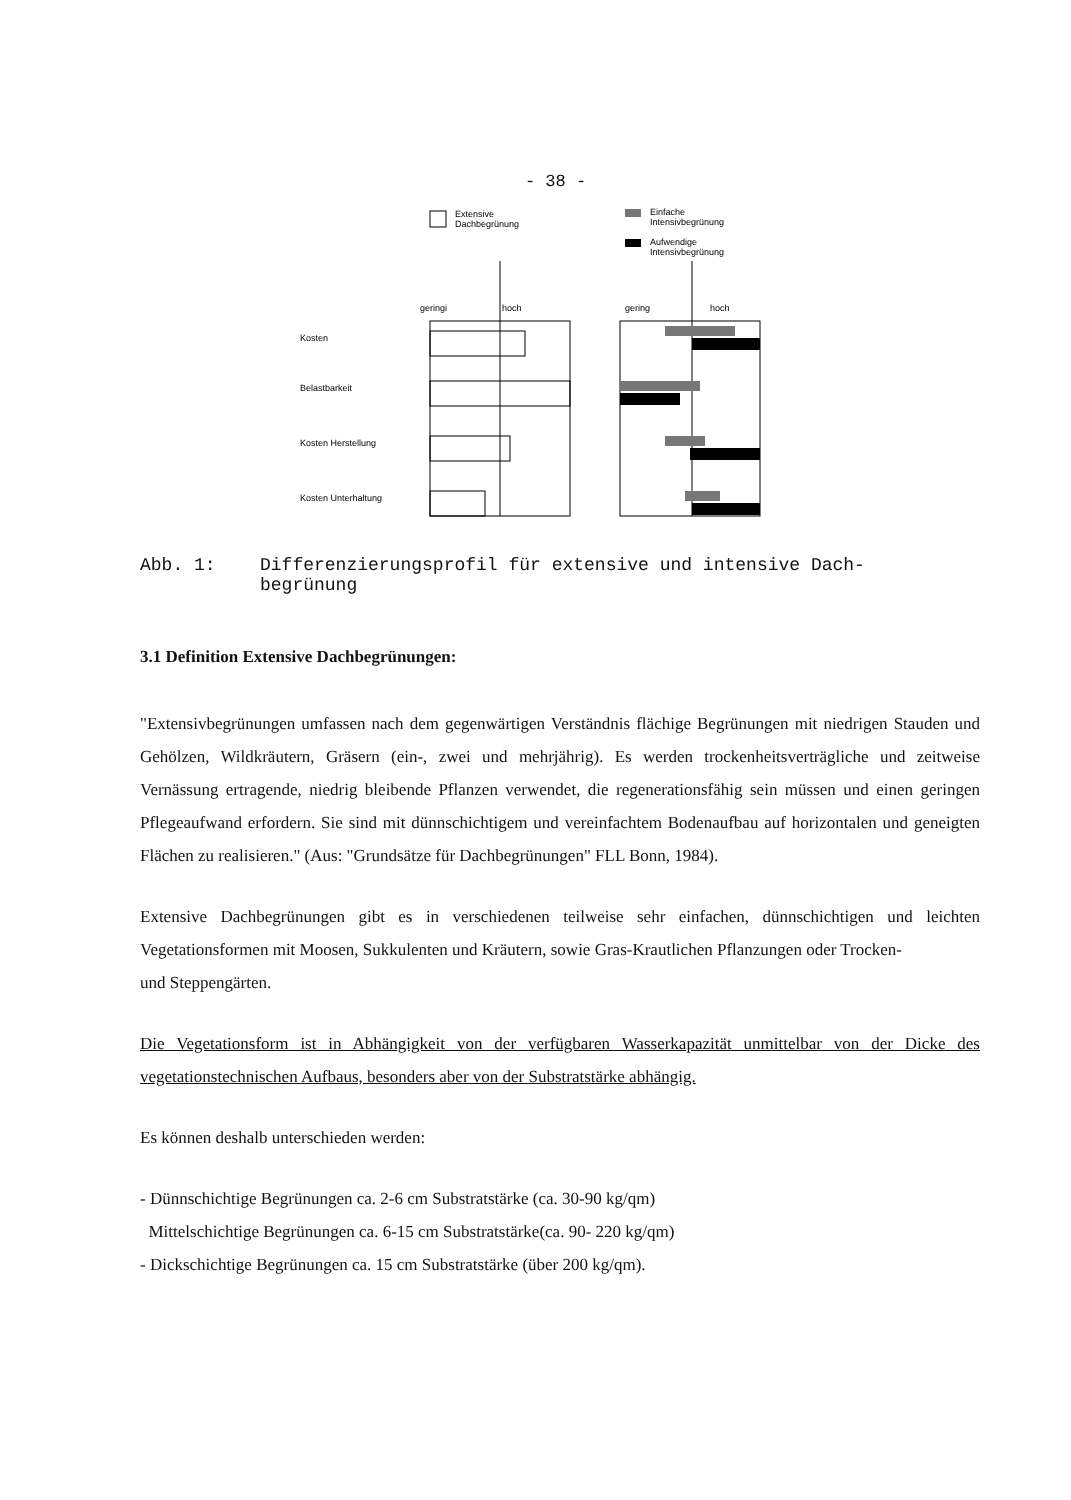- 38 -
Extensive
Dachbegrünung
Einfache
Intensivbegrünung
Aufwendige
Intensivbegrünung
geringi
hoch
gering
hoch
Kosten
Belastbarkeit
Kosten Herstellung
Kosten Unterhaltung
Abb. 1: Differenzierungsprofil für extensive und intensive Dach-
begrünung
3.1 Definition Extensive Dachbegrünungen:
"Extensivbegrünungen umfassen nach dem gegenwärtigen Verständnis flächige Begrünungen mit niedrigen Stauden und Gehölzen, Wildkräutern, Gräsern (ein-, zwei und mehrjährig). Es werden trockenheitsverträgliche und zeitweise Vernässung ertragende, niedrig bleibende Pflanzen verwendet, die regenerationsfähig sein müssen und einen geringen Pflegeaufwand erfordern. Sie sind mit dünnschichtigem und vereinfachtem Bodenaufbau auf horizontalen und geneigten Flächen zu realisieren." (Aus: "Grundsätze für Dachbegrünungen" FLL Bonn, 1984).
Extensive Dachbegrünungen gibt es in verschiedenen teilweise sehr einfachen, dünnschichtigen und leichten Vegetationsformen mit Moosen, Sukkulenten und Kräutern, sowie Gras-Krautlichen Pflanzungen oder Trocken-
und Steppengärten.
Die Vegetationsform ist in Abhängigkeit von der verfügbaren Wasserkapazität unmittelbar von der Dicke des vegetationstechnischen Aufbaus, besonders aber von der Substratstärke abhängig.
Es können deshalb unterschieden werden:
- Dünnschichtige Begrünungen ca. 2-6 cm Substratstärke (ca. 30-90 kg/qm)
Mittelschichtige Begrünungen ca. 6-15 cm Substratstärke(ca. 90- 220 kg/qm)
- Dickschichtige Begrünungen ca. 15 cm Substratstärke (über 200 kg/qm).